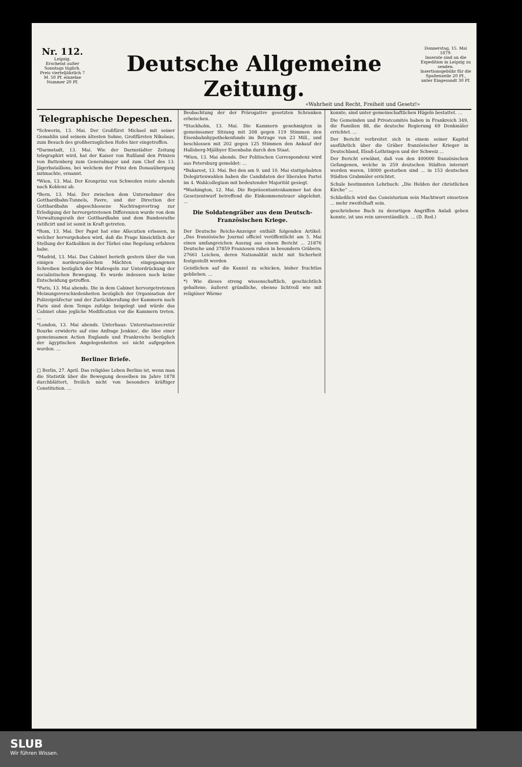Nr. 112.
Leipzig.
Erscheint außer Sonntags täglich.
Preis vierteljährlich 7 M. 50 Pf. einzelne Nummer 20 Pf.
Deutsche Allgemeine Zeitung.
«Wahrheit und Recht, Freiheit und Gesetz!»
Donnerstag, 15. Mai 1879.
Inserate sind an die Expedition in Leipzig zu senden.
Insertionsgebühr für die Spaltenzeile 20 Pf., unter Eingesandt 30 Pf.
Telegraphische Depeschen.
*Schwerin, 13. Mai. Der Großfürst Michael mit seiner Gemahlin und seinem ältesten Sohne, Großfürsten Nikolaus, zum Besuch des großherzoglichen Hofes hier eingetroffen.
*Darmstadt, 13. Mai. Wie der Darmstädter Zeitung telegraphirt wird, hat der Kaiser von Rußland den Prinzen von Battenberg zum Generalmajor und zum Chef des 13. Jägerbataillons, bei welchem der Prinz den Donauübergang mitmachte, ernannt.
*Wien, 13. Mai. Der Kronprinz von Schweden reiste abends nach Koblenz ab.
*Bern, 13. Mai. Der zwischen dem Unternehmer des Gotthardbahn-Tunnels, Favre, und der Direction der Gotthardbahn abgeschlossene Nachtragsvertrag zur Erledigung der hervorgetretenen Differenzen wurde von dem Verwaltungsrath der Gotthardbahn und dem Bundesrathe ratificirt und ist somit in Kraft getreten.
*Rom, 13. Mai. Der Papst hat eine Allocution erlassen, in welcher hervorgehoben wird, daß die Frage hinsichtlich der Stellung der Katholiken in der Türkei eine Regelung erfahren habe.
*Madrid, 13. Mai. Das Cabinet berieth gestern über die von einigen nordeuropäischen Mächten eingegangenen Schreiben bezüglich der Maßregeln zur Unterdrückung der socialistischen Bewegung. Es wurde indessen noch keine Entscheidung getroffen.
*Paris, 13. Mai abends. Die in dem Cabinet hervorgetretenen Meinungsverschiedenheiten bezüglich der Organisation der Polizeipräfectur und der Zurückberufung der Kammern nach Paris sind dem Temps zufolge beigelegt und würde das Cabinet ohne jegliche Modification vor die Kammern treten. ...
*London, 13. Mai abends. Unterhaus: Unterstaatssecretär Bourke erwiderte auf eine Anfrage Jenkins', die Idee einer gemeinsamen Action Englands und Frankreichs bezüglich der ägyptischen Angelegenheiten sei nicht aufgegeben worden. ...
Berliner Briefe.
□ Berlin, 27. April. Das religiöse Leben Berlins ist, wenn man die Statistik über die Bewegung desselben im Jahre 1878 durchblättert, freilich nicht von besonders kräftiger Constitution. ...
Beobachtung der der Prärogative gesetzten Schranken erheischen.
*Stockholm, 13. Mai. Die Kammern genehmigten in gemeinsamer Sitzung mit 208 gegen 119 Stimmen den Eisenbahnhypothekenfonds im Betrage von 23 Mill., und beschlossen mit 202 gegen 125 Stimmen den Ankauf der Hallsberg-Mjölbyer Eisenbahn durch den Staat.
*Wien, 13. Mai abends. Der Politischen Correspondenz wird aus Petersburg gemeldet: ...
*Bukarest, 13. Mai. Bei den am 9. und 10. Mai stattgehabten Delegirtenwahlen haben die Candidaten der liberalen Partei im 4. Wahlcollegium mit bedeutender Majorität gesiegt.
*Washington, 12. Mai. Die Repräsentantenkammer hat den Gesetzentwurf betreffend die Einkommensteuer abgelehnt. ...
Die Soldatengräber aus dem Deutsch-Französischen Kriege.
Der Deutsche Reichs-Anzeiger enthält folgenden Artikel: „Das französische Journal officiel veröffentlicht am 5. Mai einen umfangreichen Auszug aus einem Bericht ... 21876 Deutsche und 37859 Franzosen ruhen in besondern Gräbern; 27661 Leichen, deren Nationalität nicht mit Sicherheit festgestellt werden
Geistlichen auf die Kanzel zu schicken, bisher fruchtlos geblieben. ...
*) Wie dieses streng wissenschaftlich, geschichtlich gehaltene, äußerst gründliche, ebenso lichtvoll wie mit religiöser Wärme
konnte, sind unter gemeinschaftlichen Hügeln bestattet. ...
Die Gemeinden und Privatcomités haben in Frankreich 349, die Familien 88, die deutsche Regierung 69 Denkmäler errichtet. ...
Der Bericht verbreitet sich in einem seiner Kapitel ausführlich über die Gräber französischer Krieger in Deutschland, Elsaß-Lothringen und der Schweiz ...
Der Bericht erwähnt, daß von den 400000 französischen Gefangenen, welche in 259 deutschen Städten internirt worden waren, 18000 gestorben sind ... in 153 deutschen Städten Grabmäler errichtet.
Schule bestimmten Lehrbuch: „Die Helden der christlichen Kirche“ ...
Schließlich wird das Consistorium sein Machtwort einsetzen ... mehr zweifelhaft sein.
geschriebene Buch zu derartigen Angriffen Anlaß geben konnte, ist uns rein unverständlich. ... (D. Red.)
SLUB
Wir führen Wissen.